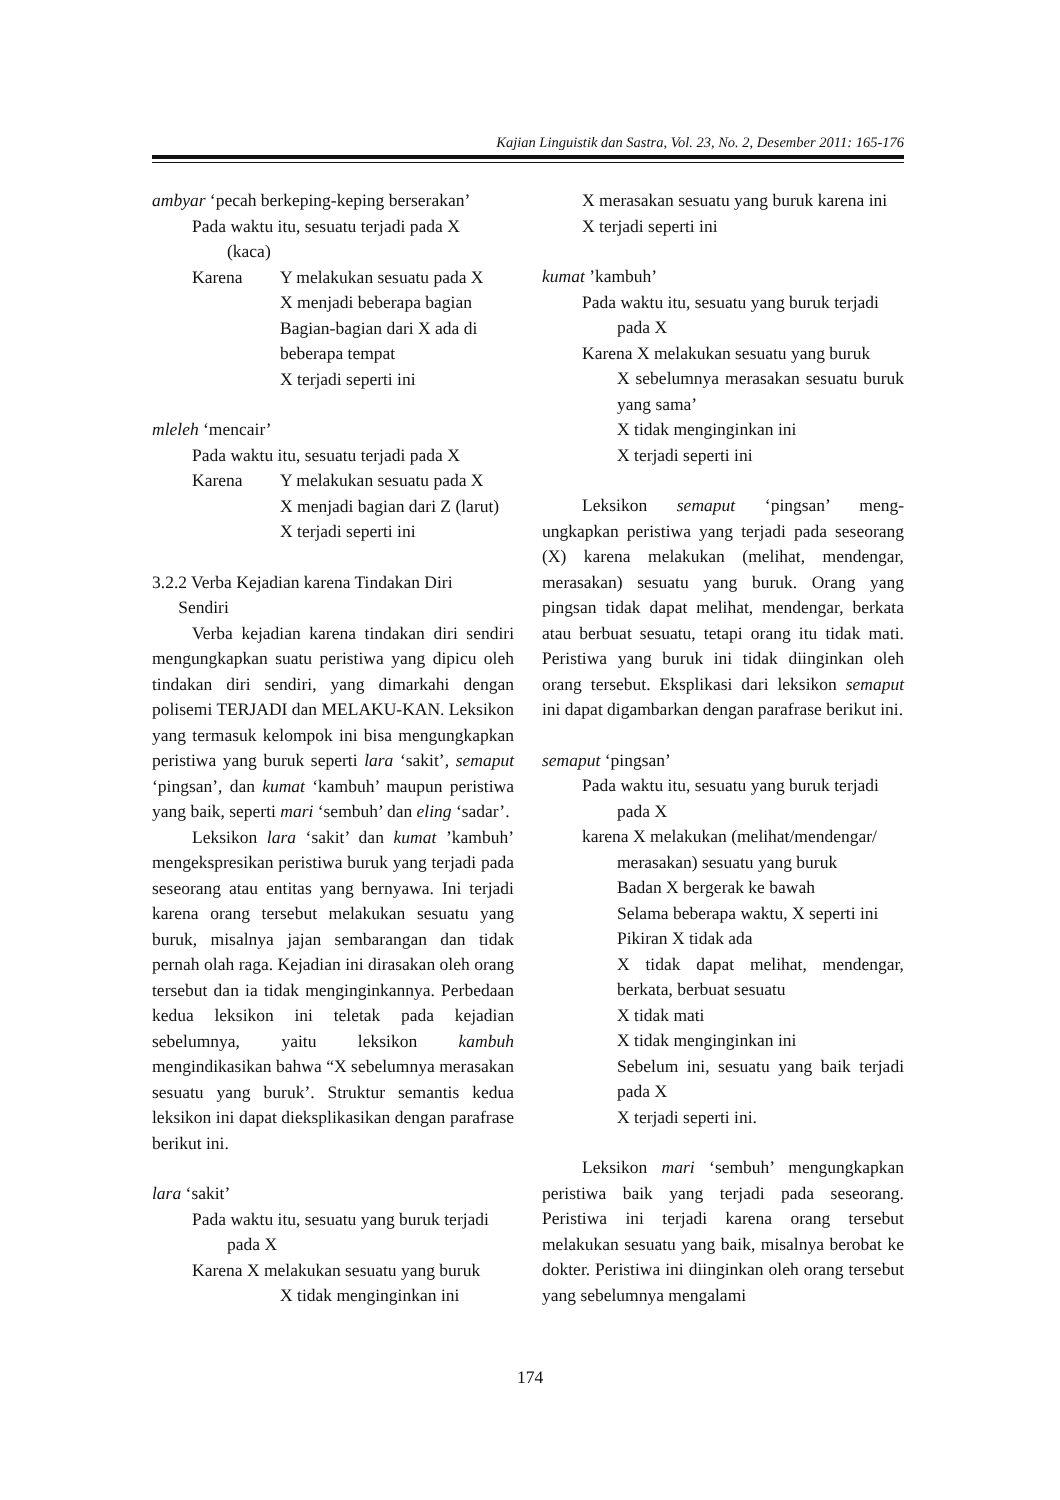Kajian Linguistik dan Sastra, Vol. 23, No. 2, Desember 2011: 165-176
ambyar ‘pecah berkeping-keping berserakan’
Pada waktu itu, sesuatu terjadi pada X
(kaca)
Karena Y melakukan sesuatu pada X
X menjadi beberapa bagian
Bagian-bagian dari X ada di beberapa tempat
X terjadi seperti ini
mleleh ‘mencair’
Pada waktu itu, sesuatu terjadi pada X
Karena Y melakukan sesuatu pada X
X menjadi bagian dari Z (larut)
X terjadi seperti ini
3.2.2 Verba Kejadian karena Tindakan Diri
Sendiri
Verba kejadian karena tindakan diri sendiri mengungkapkan suatu peristiwa yang dipicu oleh tindakan diri sendiri, yang dimarkahi dengan polisemi TERJADI dan MELAKU-KAN. Leksikon yang termasuk kelompok ini bisa mengungkapkan peristiwa yang buruk seperti lara ‘sakit’, semaput ‘pingsan’, dan kumat ‘kambuh’ maupun peristiwa yang baik, seperti mari ‘sembuh’ dan eling ‘sadar’.
Leksikon lara ‘sakit’ dan kumat ’kambuh’ mengekspresikan peristiwa buruk yang terjadi pada seseorang atau entitas yang bernyawa. Ini terjadi karena orang tersebut melakukan sesuatu yang buruk, misalnya jajan sembarangan dan tidak pernah olah raga. Kejadian ini dirasakan oleh orang tersebut dan ia tidak menginginkannya. Perbedaan kedua leksikon ini teletak pada kejadian sebelumnya, yaitu leksikon kambuh mengindikasikan bahwa “X sebelumnya merasakan sesuatu yang buruk’. Struktur semantis kedua leksikon ini dapat dieksplikasikan dengan parafrase berikut ini.
lara ‘sakit’
Pada waktu itu, sesuatu yang buruk terjadi
pada X
Karena X melakukan sesuatu yang buruk
X tidak menginginkan ini
X merasakan sesuatu yang buruk karena ini
X terjadi seperti ini
kumat ’kambuh’
Pada waktu itu, sesuatu yang buruk terjadi
pada X
Karena X melakukan sesuatu yang buruk
X sebelumnya merasakan sesuatu buruk yang sama’
X tidak menginginkan ini
X terjadi seperti ini
Leksikon semaput ‘pingsan’ meng-ungkapkan peristiwa yang terjadi pada seseorang (X) karena melakukan (melihat, mendengar, merasakan) sesuatu yang buruk. Orang yang pingsan tidak dapat melihat, mendengar, berkata atau berbuat sesuatu, tetapi orang itu tidak mati. Peristiwa yang buruk ini tidak diinginkan oleh orang tersebut. Eksplikasi dari leksikon semaput ini dapat digambarkan dengan parafrase berikut ini.
semaput ‘pingsan’
Pada waktu itu, sesuatu yang buruk terjadi
pada X
karena X melakukan (melihat/mendengar/
merasakan) sesuatu yang buruk
Badan X bergerak ke bawah
Selama beberapa waktu, X seperti ini
Pikiran X tidak ada
X tidak dapat melihat, mendengar, berkata, berbuat sesuatu
X tidak mati
X tidak menginginkan ini
Sebelum ini, sesuatu yang baik terjadi pada X
X terjadi seperti ini.
Leksikon mari ‘sembuh’ mengungkapkan peristiwa baik yang terjadi pada seseorang. Peristiwa ini terjadi karena orang tersebut melakukan sesuatu yang baik, misalnya berobat ke dokter. Peristiwa ini diinginkan oleh orang tersebut yang sebelumnya mengalami
174